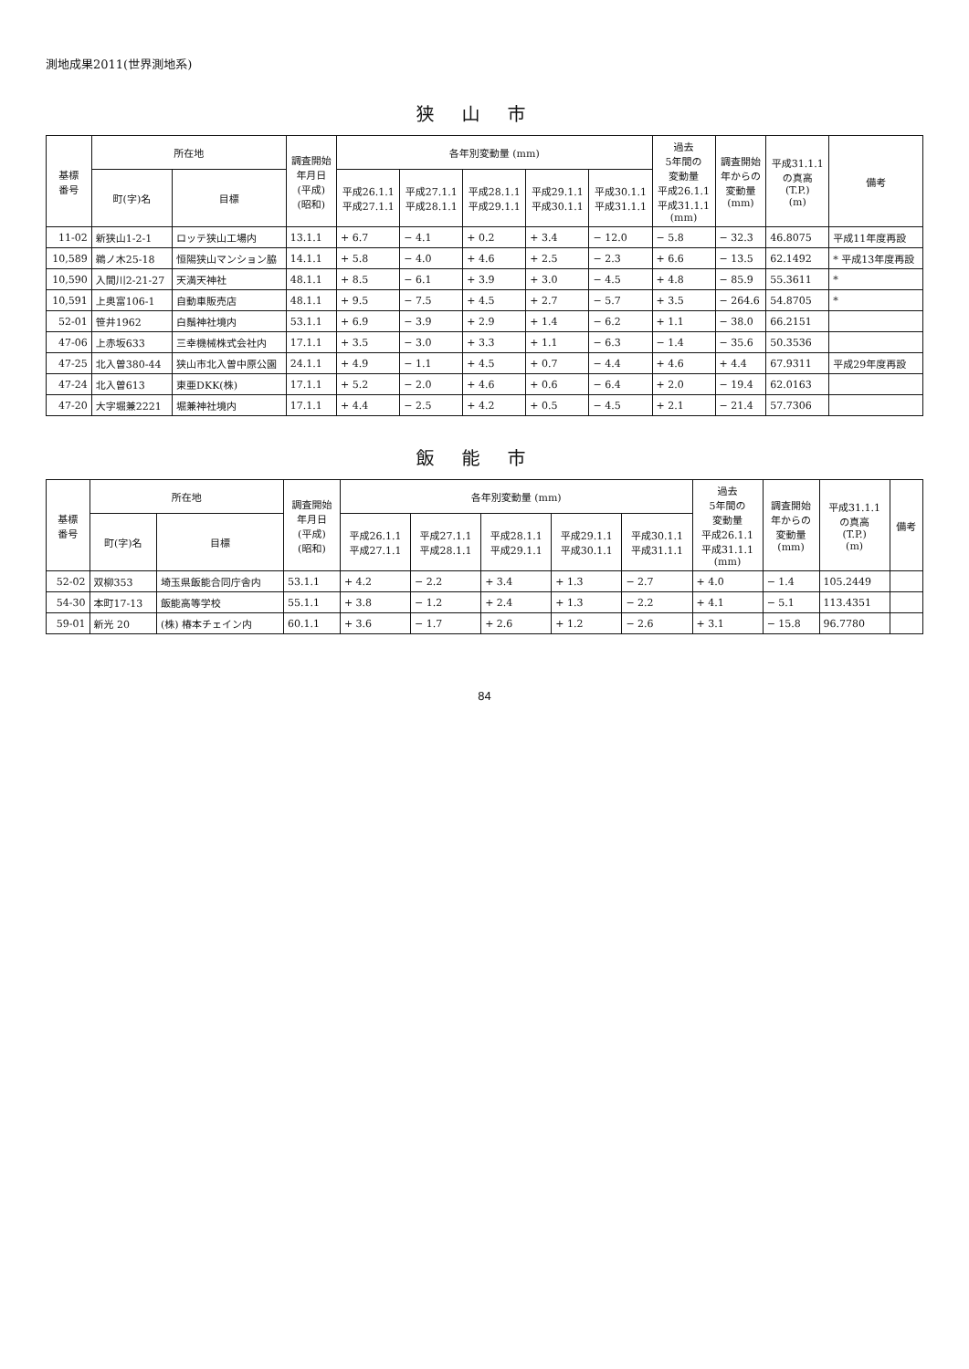測地成果2011(世界測地系)
狭山市
| 基標 番号 | 所在地 | | 調査開始 年月日 (平成) (昭和) | 各年別変動量 (mm) | | | | | 過去 5年間の 変動量 平成26.1.1 平成31.1.1 (mm) | 調査開始 年からの 変動量 (mm) | 平成31.1.1 の真高 (T.P.) (m) | 備考 |
| --- | --- | --- | --- | --- | --- | --- | --- | --- | --- | --- | --- | --- |
| | 町(字)名 | 目標 | | 平成26.1.1 平成27.1.1 | 平成27.1.1 平成28.1.1 | 平成28.1.1 平成29.1.1 | 平成29.1.1 平成30.1.1 | 平成30.1.1 平成31.1.1 | | | | |
| 11-02 | 新狭山1-2-1 | ロッテ狭山工場内 | 13.1.1 | + 6.7 | − 4.1 | + 0.2 | + 3.4 | − 12.0 | − 5.8 | − 32.3 | 46.8075 | 平成11年度再設 |
| 10,589 | 鵜ノ木25-18 | 恒陽狭山マンション脇 | 14.1.1 | + 5.8 | − 4.0 | + 4.6 | + 2.5 | − 2.3 | + 6.6 | − 13.5 | 62.1492 | * 平成13年度再設 |
| 10,590 | 入間川2-21-27 | 天満天神社 | 48.1.1 | + 8.5 | − 6.1 | + 3.9 | + 3.0 | − 4.5 | + 4.8 | − 85.9 | 55.3611 | * |
| 10,591 | 上奥富106-1 | 自動車販売店 | 48.1.1 | + 9.5 | − 7.5 | + 4.5 | + 2.7 | − 5.7 | + 3.5 | − 264.6 | 54.8705 | * |
| 52-01 | 笹井1962 | 白鬚神社境内 | 53.1.1 | + 6.9 | − 3.9 | + 2.9 | + 1.4 | − 6.2 | + 1.1 | − 38.0 | 66.2151 | |
| 47-06 | 上赤坂633 | 三幸機械株式会社内 | 17.1.1 | + 3.5 | − 3.0 | + 3.3 | + 1.1 | − 6.3 | − 1.4 | − 35.6 | 50.3536 | |
| 47-25 | 北入曽380-44 | 狭山市北入曽中原公園 | 24.1.1 | + 4.9 | − 1.1 | + 4.5 | + 0.7 | − 4.4 | + 4.6 | + 4.4 | 67.9311 | 平成29年度再設 |
| 47-24 | 北入曽613 | 東亜DKK(株) | 17.1.1 | + 5.2 | − 2.0 | + 4.6 | + 0.6 | − 6.4 | + 2.0 | − 19.4 | 62.0163 | |
| 47-20 | 大字堀兼2221 | 堀兼神社境内 | 17.1.1 | + 4.4 | − 2.5 | + 4.2 | + 0.5 | − 4.5 | + 2.1 | − 21.4 | 57.7306 | |
飯能市
| 基標 番号 | 所在地 | | 調査開始 年月日 (平成) (昭和) | 各年別変動量 (mm) | | | | | 過去 5年間の 変動量 平成26.1.1 平成31.1.1 (mm) | 調査開始 年からの 変動量 (mm) | 平成31.1.1 の真高 (T.P.) (m) | 備考 |
| --- | --- | --- | --- | --- | --- | --- | --- | --- | --- | --- | --- | --- |
| | 町(字)名 | 目標 | | 平成26.1.1 平成27.1.1 | 平成27.1.1 平成28.1.1 | 平成28.1.1 平成29.1.1 | 平成29.1.1 平成30.1.1 | 平成30.1.1 平成31.1.1 | | | | |
| 52-02 | 双柳353 | 埼玉県飯能合同庁舎内 | 53.1.1 | + 4.2 | − 2.2 | + 3.4 | + 1.3 | − 2.7 | + 4.0 | − 1.4 | 105.2449 | |
| 54-30 | 本町17-13 | 飯能高等学校 | 55.1.1 | + 3.8 | − 1.2 | + 2.4 | + 1.3 | − 2.2 | + 4.1 | − 5.1 | 113.4351 | |
| 59-01 | 新光 20 | (株) 椿本チェイン内 | 60.1.1 | + 3.6 | − 1.7 | + 2.6 | + 1.2 | − 2.6 | + 3.1 | − 15.8 | 96.7780 | |
84